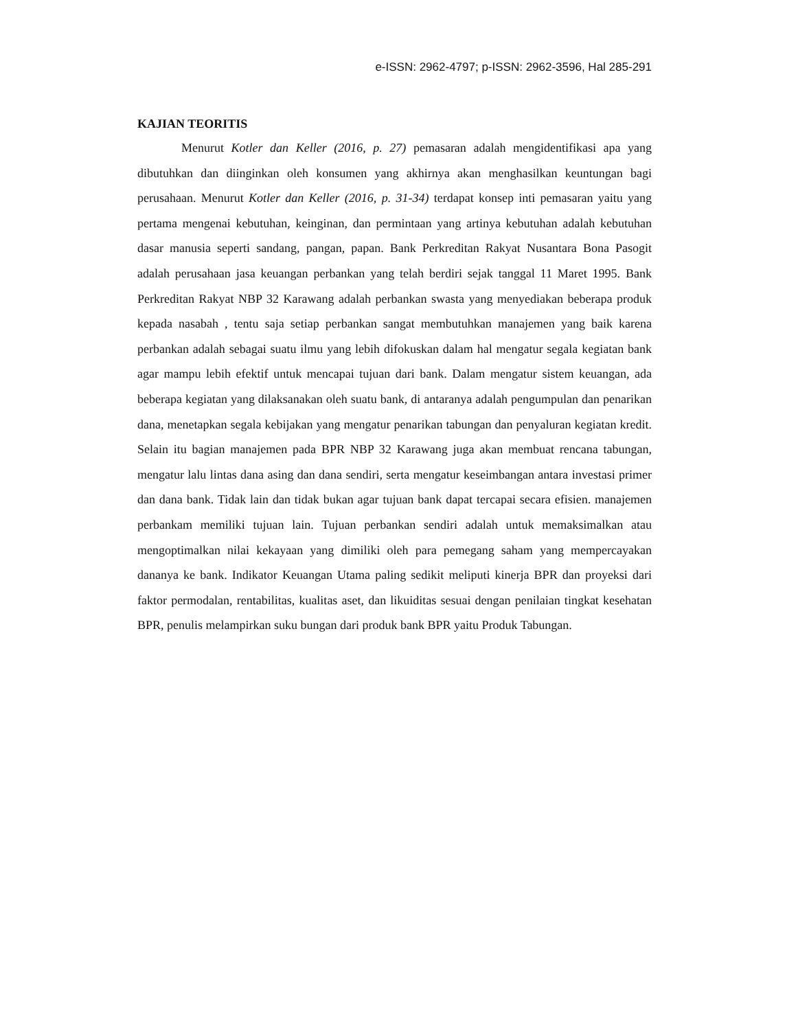e-ISSN: 2962-4797; p-ISSN: 2962-3596, Hal 285-291
KAJIAN TEORITIS
Menurut Kotler dan Keller (2016, p. 27) pemasaran adalah mengidentifikasi apa yang dibutuhkan dan diinginkan oleh konsumen yang akhirnya akan menghasilkan keuntungan bagi perusahaan. Menurut Kotler dan Keller (2016, p. 31-34) terdapat konsep inti pemasaran yaitu yang pertama mengenai kebutuhan, keinginan, dan permintaan yang artinya kebutuhan adalah kebutuhan dasar manusia seperti sandang, pangan, papan. Bank Perkreditan Rakyat Nusantara Bona Pasogit adalah perusahaan jasa keuangan perbankan yang telah berdiri sejak tanggal 11 Maret 1995. Bank Perkreditan Rakyat NBP 32 Karawang adalah perbankan swasta yang menyediakan beberapa produk kepada nasabah , tentu saja setiap perbankan sangat membutuhkan manajemen yang baik karena perbankan adalah sebagai suatu ilmu yang lebih difokuskan dalam hal mengatur segala kegiatan bank agar mampu lebih efektif untuk mencapai tujuan dari bank. Dalam mengatur sistem keuangan, ada beberapa kegiatan yang dilaksanakan oleh suatu bank, di antaranya adalah pengumpulan dan penarikan dana, menetapkan segala kebijakan yang mengatur penarikan tabungan dan penyaluran kegiatan kredit. Selain itu bagian manajemen pada BPR NBP 32 Karawang juga akan membuat rencana tabungan, mengatur lalu lintas dana asing dan dana sendiri, serta mengatur keseimbangan antara investasi primer dan dana bank. Tidak lain dan tidak bukan agar tujuan bank dapat tercapai secara efisien. manajemen perbankam memiliki tujuan lain. Tujuan perbankan sendiri adalah untuk memaksimalkan atau mengoptimalkan nilai kekayaan yang dimiliki oleh para pemegang saham yang mempercayakan dananya ke bank. Indikator Keuangan Utama paling sedikit meliputi kinerja BPR dan proyeksi dari faktor permodalan, rentabilitas, kualitas aset, dan likuiditas sesuai dengan penilaian tingkat kesehatan BPR, penulis melampirkan suku bungan dari produk bank BPR yaitu Produk Tabungan.